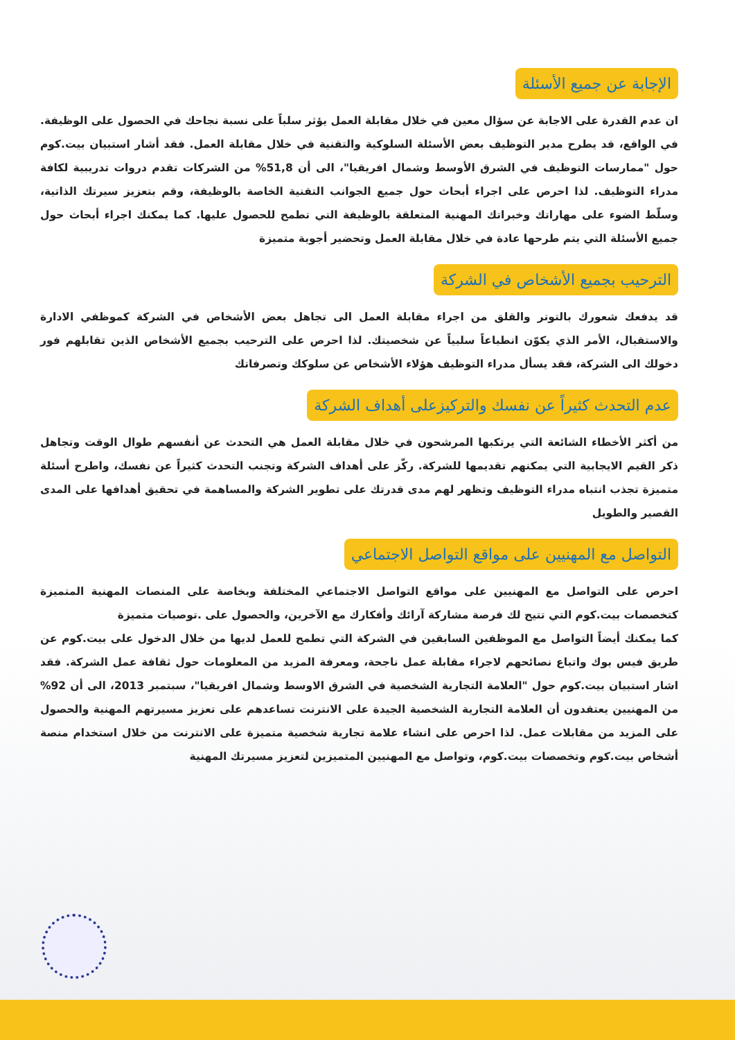الإجابة عن جميع الأسئلة
ان عدم القدرة على الاجابة عن سؤال معين في خلال مقابلة العمل يؤثر سلباً على نسبة نجاحك في الحصول على الوظيفة. في الواقع، قد يطرح مدير التوظيف بعض الأسئلة السلوكية والتقنية في خلال مقابلة العمل. فقد أشار استبيان بيت.كوم حول "ممارسات التوظيف في الشرق الأوسط وشمال افريقيا"، الى أن 51,8% من الشركات تقدم دروات تدريبية لكافة مدراء التوظيف. لذا احرص على اجراء أبحاث حول جميع الجوانب التقنية الخاصة بالوظيفة، وقم بتعزيز سيرتك الذاتية، وسلّط الضوء على مهاراتك وخبراتك المهنية المتعلقة بالوظيفة التي تطمح للحصول عليها. كما يمكنك اجراء أبحاث حول جميع الأسئلة التي يتم طرحها عادة في خلال مقابلة العمل وتحضير أجوبة متميزة
الترحيب بجميع الأشخاص في الشركة
قد يدفعك شعورك بالتوتر والقلق من اجراء مقابلة العمل الى تجاهل بعض الأشخاص في الشركة كموظفي الادارة والاستقبال، الأمر الذي يكوّن انطباعاً سلبياً عن شخصيتك. لذا احرص على الترحيب بجميع الأشخاص الذين تقابلهم فور دخولك الى الشركة، فقد يسأل مدراء التوظيف هؤلاء الأشخاص عن سلوكك وتصرفاتك
عدم التحدث كثيراً عن نفسك والتركيزعلى أهداف الشركة
من أكثر الأخطاء الشائعة التي يرتكبها المرشحون في خلال مقابلة العمل هي التحدث عن أنفسهم طوال الوقت وتجاهل ذكر القيم الايجابية التي يمكنهم تقديمها للشركة. ركّز على أهداف الشركة وتجنب التحدث كثيراً عن نفسك، واطرح أسئلة متميزة تجذب انتباه مدراء التوظيف وتظهر لهم مدى قدرتك على تطوير الشركة والمساهمة في تحقيق أهدافها على المدى القصير والطويل
التواصل مع المهنيين على مواقع التواصل الاجتماعي
احرص على التواصل مع المهنيين على مواقع التواصل الاجتماعي المختلفة وبخاصة على المنصات المهنية المتميزة كتخصصات بيت.كوم التي تتيح لك فرصة مشاركة آرائك وأفكارك مع الآخرين، والحصول على .توصيات متميزة
كما يمكنك أيضاً التواصل مع الموظفين السابقين في الشركة التي تطمح للعمل لديها من خلال الدخول على بيت.كوم عن طريق فيس بوك واتباع نصائحهم لاجراء مقابلة عمل ناجحة، ومعرفة المزيد من المعلومات حول ثقافة عمل الشركة. فقد اشار استبيان بيت.كوم حول "العلامة التجارية الشخصية في الشرق الاوسط وشمال افريقيا"، سبتمبر 2013، الى أن 92% من المهنيين يعتقدون أن العلامة التجارية الشخصية الجيدة على الانترنت تساعدهم على تعزيز مسيرتهم المهنية والحصول على المزيد من مقابلات عمل. لذا احرص على انشاء علامة تجارية شخصية متميزة على الانترنت من خلال استخدام منصة أشخاص بيت.كوم وتخصصات بيت.كوم، وتواصل مع المهنيين المتميزين لتعزيز مسيرتك المهنية